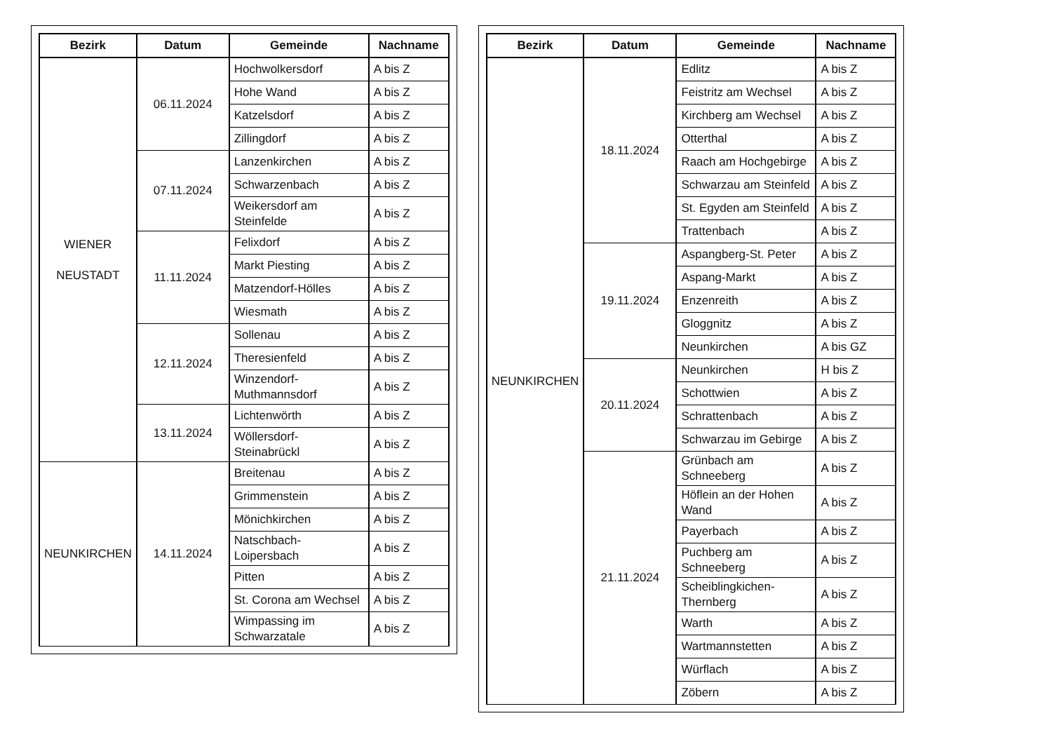| Bezirk | Datum | Gemeinde | Nachname |
| --- | --- | --- | --- |
| WIENER NEUSTADT | 06.11.2024 | Hochwolkersdorf | A bis Z |
| | | Hohe Wand | A bis Z |
| | | Katzelsdorf | A bis Z |
| | | Zillingdorf | A bis Z |
| | 07.11.2024 | Lanzenkirchen | A bis Z |
| | | Schwarzenbach | A bis Z |
| | | Weikersdorf am Steinfelde | A bis Z |
| | 11.11.2024 | Felixdorf | A bis Z |
| | | Markt Piesting | A bis Z |
| | | Matzendorf-Hölles | A bis Z |
| | | Wiesmath | A bis Z |
| | 12.11.2024 | Sollenau | A bis Z |
| | | Theresienfeld | A bis Z |
| | | Winzendorf-Muthmannsdorf | A bis Z |
| | 13.11.2024 | Lichtenwörth | A bis Z |
| | | Wöllersdorf-Steinabrückl | A bis Z |
| NEUNKIRCHEN | 14.11.2024 | Breitenau | A bis Z |
| | | Grimmenstein | A bis Z |
| | | Mönichkirchen | A bis Z |
| | | Natschbach-Loipersbach | A bis Z |
| | | Pitten | A bis Z |
| | | St. Corona am Wechsel | A bis Z |
| | | Wimpassing im Schwarzatale | A bis Z |
| Bezirk | Datum | Gemeinde | Nachname |
| --- | --- | --- | --- |
| NEUNKIRCHEN | 18.11.2024 | Edlitz | A bis Z |
| | | Feistritz am Wechsel | A bis Z |
| | | Kirchberg am Wechsel | A bis Z |
| | | Otterthal | A bis Z |
| | | Raach am Hochgebirge | A bis Z |
| | | Schwarzau am Steinfeld | A bis Z |
| | | St. Egyden am Steinfeld | A bis Z |
| | | Trattenbach | A bis Z |
| | 19.11.2024 | Aspangberg-St. Peter | A bis Z |
| | | Aspang-Markt | A bis Z |
| | | Enzenreith | A bis Z |
| | | Gloggnitz | A bis Z |
| | | Neunkirchen | A bis GZ |
| | 20.11.2024 | Neunkirchen | H bis Z |
| | | Schottwien | A bis Z |
| | | Schrattenbach | A bis Z |
| | | Schwarzau im Gebirge | A bis Z |
| | 21.11.2024 | Grünbach am Schneeberg | A bis Z |
| | | Höflein an der Hohen Wand | A bis Z |
| | | Payerbach | A bis Z |
| | | Puchberg am Schneeberg | A bis Z |
| | | Scheiblingkichen-Thernberg | A bis Z |
| | | Warth | A bis Z |
| | | Wartmannstetten | A bis Z |
| | | Würflach | A bis Z |
| | | Zöbern | A bis Z |